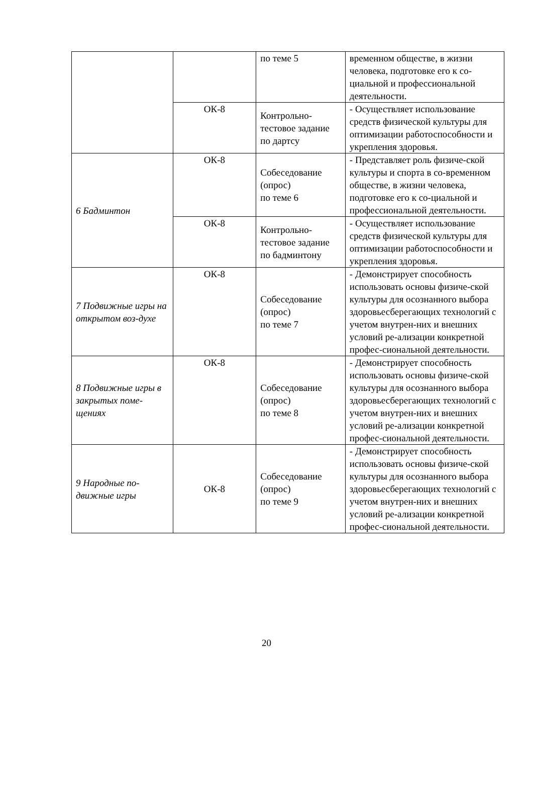| | | по теме 5 | временном обществе, в жизни человека, подготовке его к со-циальной и профессиональной деятельности. |
| | ОК-8 | Контрольно-тестовое задание по дартсу | - Осуществляет использование средств физической культуры для оптимизации работоспособности и укрепления здоровья. |
| 6 Бадминтон | ОК-8 | Собеседование (опрос) по теме 6 | - Представляет роль физиче-ской культуры и спорта в со-временном обществе, в жизни человека, подготовке его к со-циальной и профессиональной деятельности. |
| | ОК-8 | Контрольно-тестовое задание по бадминтону | - Осуществляет использование средств физической культуры для оптимизации работоспособности и укрепления здоровья. |
| 7 Подвижные игры на открытом воз-духе | ОК-8 | Собеседование (опрос) по теме 7 | - Демонстрирует способность использовать основы физиче-ской культуры для осознанного выбора здоровьесберегающих технологий с учетом внутрен-них и внешних условий ре-ализации конкретной профес-сиональной деятельности. |
| 8 Подвижные игры в закрытых поме-щениях | ОК-8 | Собеседование (опрос) по теме 8 | - Демонстрирует способность использовать основы физиче-ской культуры для осознанного выбора здоровьесберегающих технологий с учетом внутрен-них и внешних условий ре-ализации конкретной профес-сиональной деятельности. |
| 9 Народные по-движные игры | ОК-8 | Собеседование (опрос) по теме 9 | - Демонстрирует способность использовать основы физиче-ской культуры для осознанного выбора здоровьесберегающих технологий с учетом внутрен-них и внешних условий ре-ализации конкретной профес-сиональной деятельности. |
20